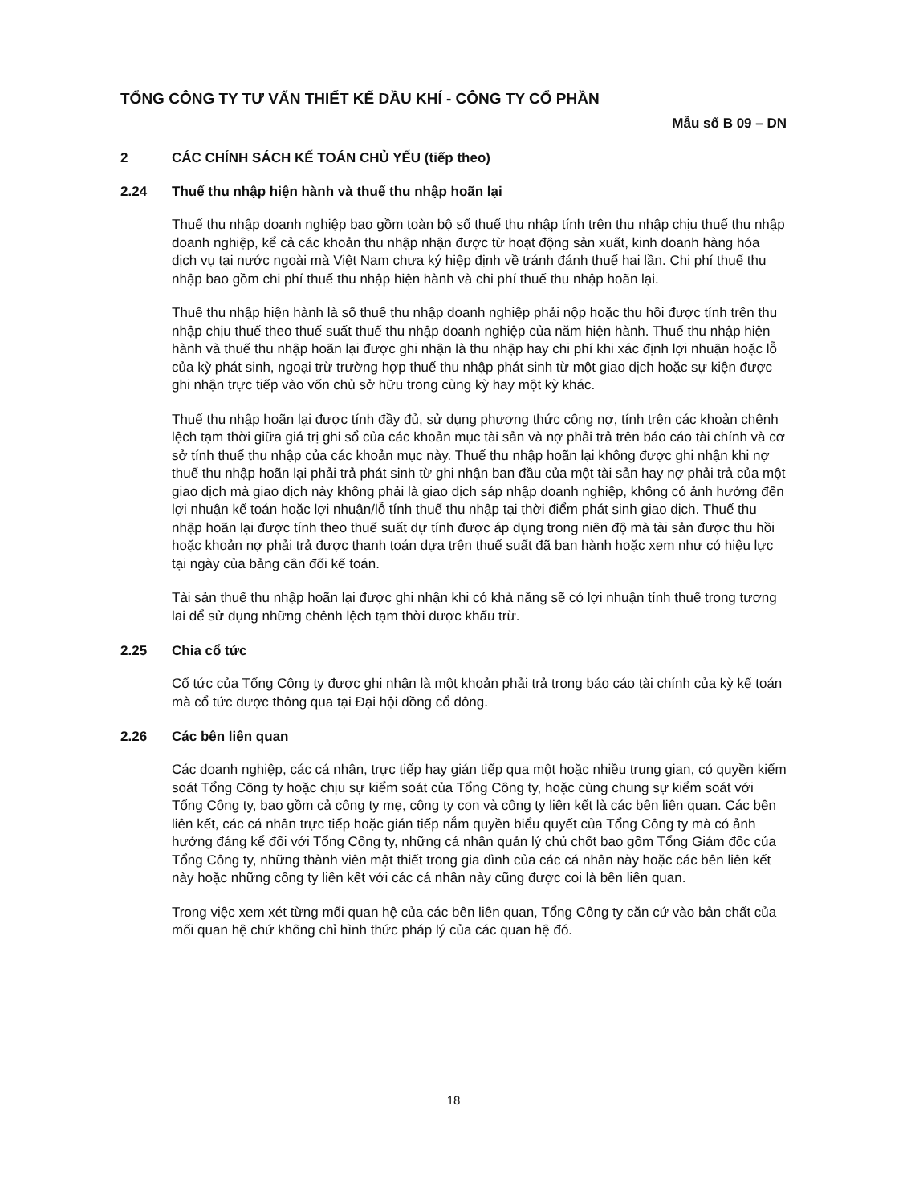TỔNG CÔNG TY TƯ VẤN THIẾT KẾ DẦU KHÍ - CÔNG TY CỔ PHẦN
Mẫu số B 09 – DN
2 CÁC CHÍNH SÁCH KẾ TOÁN CHỦ YẾU (tiếp theo)
2.24 Thuế thu nhập hiện hành và thuế thu nhập hoãn lại
Thuế thu nhập doanh nghiệp bao gồm toàn bộ số thuế thu nhập tính trên thu nhập chịu thuế thu nhập doanh nghiệp, kể cả các khoản thu nhập nhận được từ hoạt động sản xuất, kinh doanh hàng hóa dịch vụ tại nước ngoài mà Việt Nam chưa ký hiệp định về tránh đánh thuế hai lần. Chi phí thuế thu nhập bao gồm chi phí thuế thu nhập hiện hành và chi phí thuế thu nhập hoãn lại.
Thuế thu nhập hiện hành là số thuế thu nhập doanh nghiệp phải nộp hoặc thu hồi được tính trên thu nhập chịu thuế theo thuế suất thuế thu nhập doanh nghiệp của năm hiện hành. Thuế thu nhập hiện hành và thuế thu nhập hoãn lại được ghi nhận là thu nhập hay chi phí khi xác định lợi nhuận hoặc lỗ của kỳ phát sinh, ngoại trừ trường hợp thuế thu nhập phát sinh từ một giao dịch hoặc sự kiện được ghi nhận trực tiếp vào vốn chủ sở hữu trong cùng kỳ hay một kỳ khác.
Thuế thu nhập hoãn lại được tính đầy đủ, sử dụng phương thức công nợ, tính trên các khoản chênh lệch tạm thời giữa giá trị ghi sổ của các khoản mục tài sản và nợ phải trả trên báo cáo tài chính và cơ sở tính thuế thu nhập của các khoản mục này. Thuế thu nhập hoãn lại không được ghi nhận khi nợ thuế thu nhập hoãn lại phải trả phát sinh từ ghi nhận ban đầu của một tài sản hay nợ phải trả của một giao dịch mà giao dịch này không phải là giao dịch sáp nhập doanh nghiệp, không có ảnh hưởng đến lợi nhuận kế toán hoặc lợi nhuận/lỗ tính thuế thu nhập tại thời điểm phát sinh giao dịch. Thuế thu nhập hoãn lại được tính theo thuế suất dự tính được áp dụng trong niên độ mà tài sản được thu hồi hoặc khoản nợ phải trả được thanh toán dựa trên thuế suất đã ban hành hoặc xem như có hiệu lực tại ngày của bảng cân đối kế toán.
Tài sản thuế thu nhập hoãn lại được ghi nhận khi có khả năng sẽ có lợi nhuận tính thuế trong tương lai để sử dụng những chênh lệch tạm thời được khấu trừ.
2.25 Chia cổ tức
Cổ tức của Tổng Công ty được ghi nhận là một khoản phải trả trong báo cáo tài chính của kỳ kế toán mà cổ tức được thông qua tại Đại hội đồng cổ đông.
2.26 Các bên liên quan
Các doanh nghiệp, các cá nhân, trực tiếp hay gián tiếp qua một hoặc nhiều trung gian, có quyền kiểm soát Tổng Công ty hoặc chịu sự kiểm soát của Tổng Công ty, hoặc cùng chung sự kiểm soát với Tổng Công ty, bao gồm cả công ty mẹ, công ty con và công ty liên kết là các bên liên quan. Các bên liên kết, các cá nhân trực tiếp hoặc gián tiếp nắm quyền biểu quyết của Tổng Công ty mà có ảnh hưởng đáng kể đối với Tổng Công ty, những cá nhân quản lý chủ chốt bao gồm Tổng Giám đốc của Tổng Công ty, những thành viên mật thiết trong gia đình của các cá nhân này hoặc các bên liên kết này hoặc những công ty liên kết với các cá nhân này cũng được coi là bên liên quan.
Trong việc xem xét từng mối quan hệ của các bên liên quan, Tổng Công ty căn cứ vào bản chất của mối quan hệ chứ không chỉ hình thức pháp lý của các quan hệ đó.
18